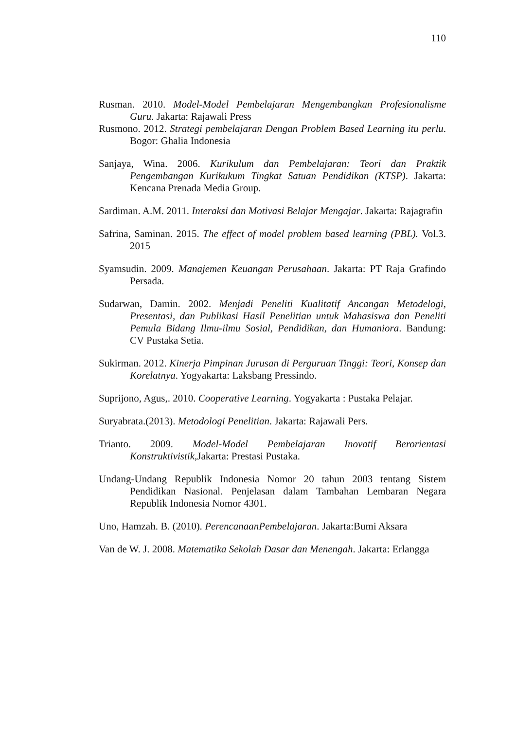110
Rusman. 2010. Model-Model Pembelajaran Mengembangkan Profesionalisme Guru. Jakarta: Rajawali Press
Rusmono. 2012. Strategi pembelajaran Dengan Problem Based Learning itu perlu. Bogor: Ghalia Indonesia
Sanjaya, Wina. 2006. Kurikulum dan Pembelajaran: Teori dan Praktik Pengembangan Kurikukum Tingkat Satuan Pendidikan (KTSP). Jakarta: Kencana Prenada Media Group.
Sardiman. A.M. 2011. Interaksi dan Motivasi Belajar Mengajar. Jakarta: Rajagrafin
Safrina, Saminan. 2015. The effect of model problem based learning (PBL). Vol.3. 2015
Syamsudin. 2009. Manajemen Keuangan Perusahaan. Jakarta: PT Raja Grafindo Persada.
Sudarwan, Damin. 2002. Menjadi Peneliti Kualitatif Ancangan Metodelogi, Presentasi, dan Publikasi Hasil Penelitian untuk Mahasiswa dan Peneliti Pemula Bidang Ilmu-ilmu Sosial, Pendidikan, dan Humaniora. Bandung: CV Pustaka Setia.
Sukirman. 2012. Kinerja Pimpinan Jurusan di Perguruan Tinggi: Teori, Konsep dan Korelatnya. Yogyakarta: Laksbang Pressindo.
Suprijono, Agus,. 2010. Cooperative Learning. Yogyakarta : Pustaka Pelajar.
Suryabrata.(2013). Metodologi Penelitian. Jakarta: Rajawali Pers.
Trianto. 2009. Model-Model Pembelajaran Inovatif Berorientasi Konstruktivistik,Jakarta: Prestasi Pustaka.
Undang-Undang Republik Indonesia Nomor 20 tahun 2003 tentang Sistem Pendidikan Nasional. Penjelasan dalam Tambahan Lembaran Negara Republik Indonesia Nomor 4301.
Uno, Hamzah. B. (2010). PerencanaanPembelajaran. Jakarta:Bumi Aksara
Van de W. J. 2008. Matematika Sekolah Dasar dan Menengah. Jakarta: Erlangga